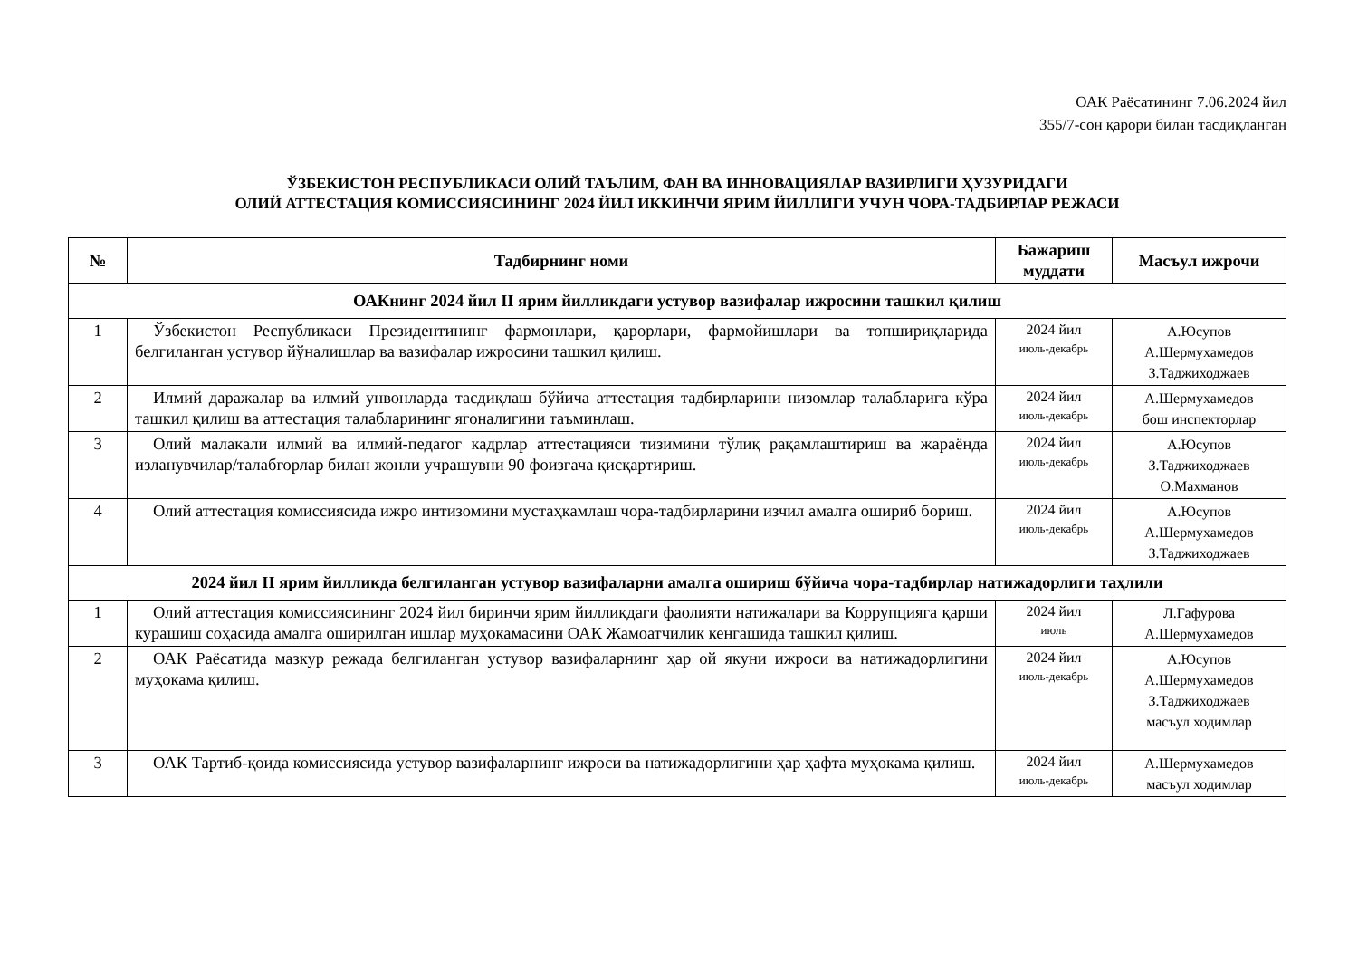ОАК Раёсатининг 7.06.2024 йил
355/7-сон қарори билан тасдиқланган
ЎЗБЕКИСТОН РЕСПУБЛИКАСИ ОЛИЙ ТАЪЛИМ, ФАН ВА ИННОВАЦИЯЛАР ВАЗИРЛИГИ ҲУЗУРИДАГИ
ОЛИЙ АТТЕСТАЦИЯ КОМИССИЯСИНИНГ 2024 ЙИЛ ИККИНЧИ ЯРИМ ЙИЛЛИГИ УЧУН ЧОРА-ТАДБИРЛАР РЕЖАСИ
| № | Тадбирнинг номи | Бажариш муддати | Масъул ижрочи |
| --- | --- | --- | --- |
| ОАКнинг 2024 йил II ярим йилликдаги устувор вазифалар ижросини ташкил қилиш | | | |
| 1 | Ўзбекистон Республикаси Президентининг фармонлари, қарорлари, фармойишлари ва топшириқларида белгиланган устувор йўналишлар ва вазифалар ижросини ташкил қилиш. | 2024 йил июль-декабрь | А.Юсупов А.Шермухамедов З.Таджиходжаев |
| 2 | Илмий даражалар ва илмий унвонларда тасдиқлаш бўйича аттестация тадбирларини низомлар талабларига кўра ташкил қилиш ва аттестация талабларининг ягоналигини таъминлаш. | 2024 йил июль-декабрь | А.Шермухамедов бош инспекторлар |
| 3 | Олий малакали илмий ва илмий-педагог кадрлар аттестацияси тизимини тўлиқ рақамлаштириш ва жараёнда изланувчилар/талабгорлар билан жонли учрашувни 90 фоизгача қисқартириш. | 2024 йил июль-декабрь | А.Юсупов З.Таджиходжаев О.Махманов |
| 4 | Олий аттестация комиссиясида ижро интизомини мустаҳкамлаш чора-тадбирларини изчил амалга ошириб бориш. | 2024 йил июль-декабрь | А.Юсупов А.Шермухамедов З.Таджиходжаев |
| 2024 йил II ярим йилликда белгиланган устувор вазифаларни амалга ошириш бўйича чора-тадбирлар натижадорлиги таҳлили | | | |
| 1 | Олий аттестация комиссиясининг 2024 йил биринчи ярим йилликдаги фаолияти натижалари ва Коррупцияга қарши курашиш соҳасида амалга оширилган ишлар муҳокамасини ОАК Жамоатчилик кенгашида ташкил қилиш. | 2024 йил июль | Л.Гафурова А.Шермухамедов |
| 2 | ОАК Раёсатида мазкур режада белгиланган устувор вазифаларнинг ҳар ой якуни ижроси ва натижадорлигини муҳокама қилиш. | 2024 йил июль-декабрь | А.Юсупов А.Шермухамедов З.Таджиходжаев масъул ходимлар |
| 3 | ОАК Тартиб-қоида комиссиясида устувор вазифаларнинг ижроси ва натижадорлигини ҳар ҳафта муҳокама қилиш. | 2024 йил июль-декабрь | А.Шермухамедов масъул ходимлар |